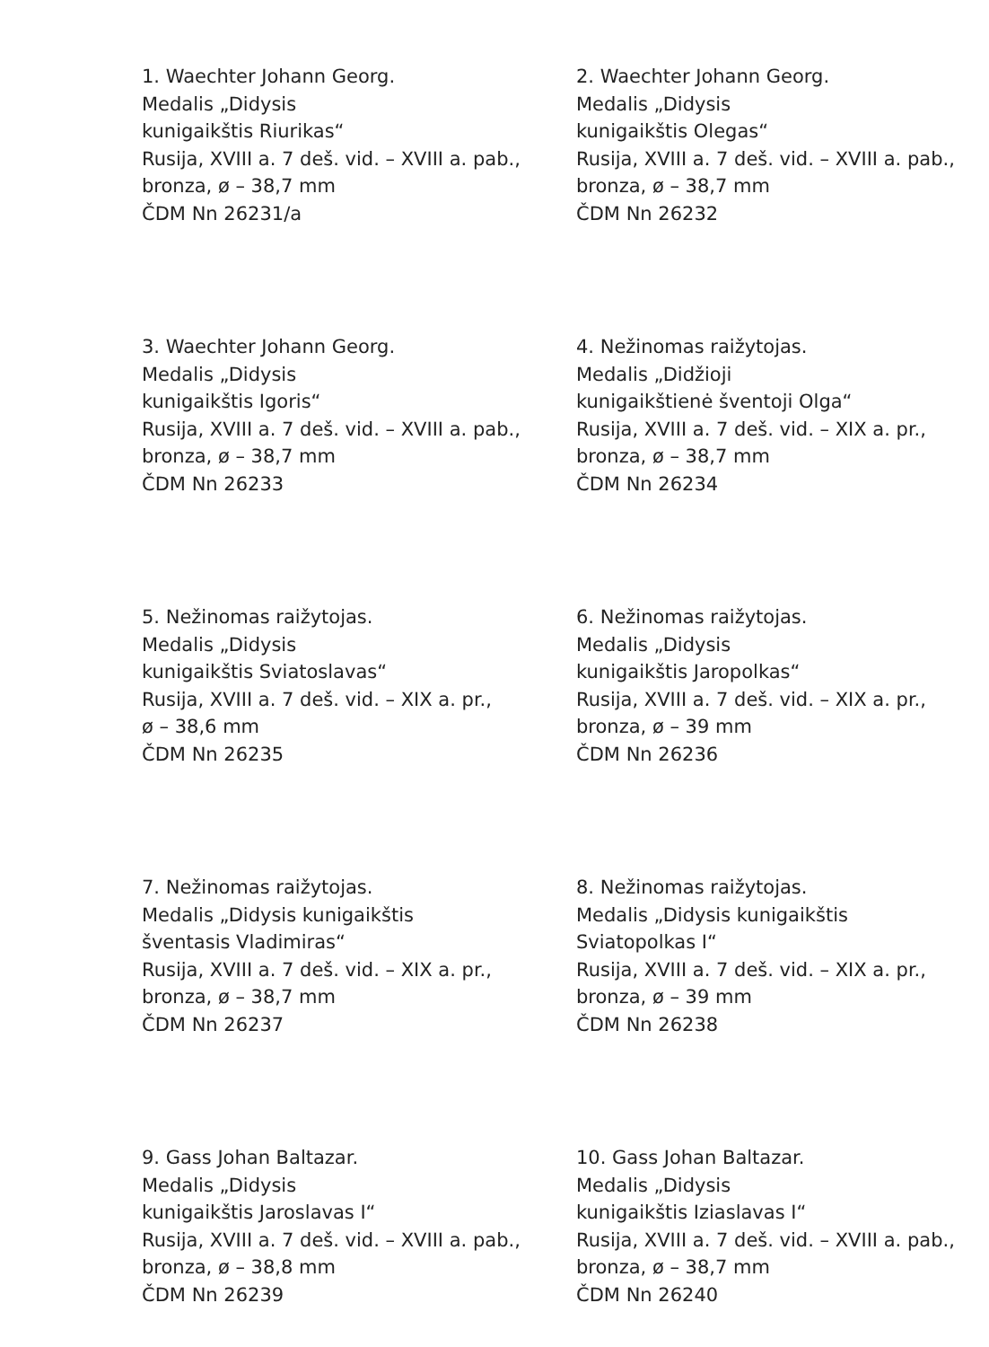1. Waechter Johann Georg.
Medalis „Didysis
kunigaikštis Riurikas“
Rusija, XVIII a. 7 deš. vid. – XVIII a. pab.,
bronza, ø – 38,7 mm
ČDM Nn 26231/a
2. Waechter Johann Georg.
Medalis „Didysis
kunigaikštis Olegas“
Rusija, XVIII a. 7 deš. vid. – XVIII a. pab.,
bronza, ø – 38,7 mm
ČDM Nn 26232
3. Waechter Johann Georg.
Medalis „Didysis
kunigaikštis Igoris“
Rusija, XVIII a. 7 deš. vid. – XVIII a. pab.,
bronza, ø – 38,7 mm
ČDM Nn 26233
4. Nežinomas raižytojas.
Medalis „Didžioji
kunigaikštienė šventoji Olga“
Rusija, XVIII a. 7 deš. vid. – XIX a. pr.,
bronza, ø – 38,7 mm
ČDM Nn 26234
5. Nežinomas raižytojas.
Medalis „Didysis
kunigaikštis Sviatoslavas“
Rusija, XVIII a. 7 deš. vid. – XIX a. pr.,
ø – 38,6 mm
ČDM Nn 26235
6. Nežinomas raižytojas.
Medalis „Didysis
kunigaikštis Jaropolkas“
Rusija, XVIII a. 7 deš. vid. – XIX a. pr.,
bronza, ø – 39 mm
ČDM Nn 26236
7. Nežinomas raižytojas.
Medalis „Didysis kunigaikštis
šventasis Vladimiras“
Rusija, XVIII a. 7 deš. vid. – XIX a. pr.,
bronza, ø – 38,7 mm
ČDM Nn 26237
8. Nežinomas raižytojas.
Medalis „Didysis kunigaikštis
Sviatopolkas I“
Rusija, XVIII a. 7 deš. vid. – XIX a. pr.,
bronza, ø – 39 mm
ČDM Nn 26238
9. Gass Johan Baltazar.
Medalis „Didysis
kunigaikštis Jaroslavas I“
Rusija, XVIII a. 7 deš. vid. – XVIII a. pab.,
bronza, ø – 38,8 mm
ČDM Nn 26239
10. Gass Johan Baltazar.
Medalis „Didysis
kunigaikštis Iziaslavas I“
Rusija, XVIII a. 7 deš. vid. – XVIII a. pab.,
bronza, ø – 38,7 mm
ČDM Nn 26240